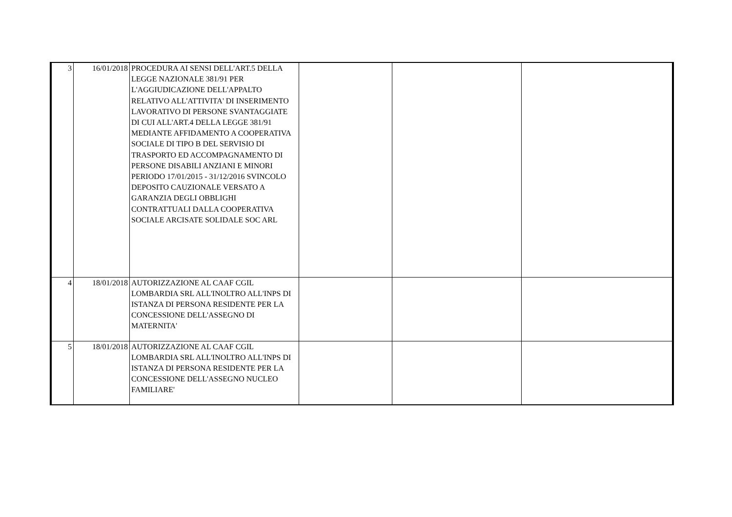| 3 | 16/01/2018 | PROCEDURA AI SENSI DELL'ART.5 DELLA LEGGE NAZIONALE 381/91 PER L'AGGIUDICAZIONE DELL'APPALTO RELATIVO ALL'ATTIVITA' DI INSERIMENTO LAVORATIVO DI PERSONE SVANTAGGIATE DI CUI ALL'ART.4 DELLA LEGGE 381/91 MEDIANTE AFFIDAMENTO A COOPERATIVA SOCIALE DI TIPO B DEL SERVISIO DI TRASPORTO ED ACCOMPAGNAMENTO DI PERSONE DISABILI ANZIANI E MINORI PERIODO 17/01/2015 - 31/12/2016 SVINCOLO DEPOSITO CAUZIONALE VERSATO A GARANZIA DEGLI OBBLIGHI CONTRATTUALI DALLA COOPERATIVA SOCIALE ARCISATE SOLIDALE SOC ARL | | | |
| 4 | 18/01/2018 | AUTORIZZAZIONE AL CAAF CGIL LOMBARDIA SRL ALL'INOLTRO ALL'INPS DI ISTANZA DI PERSONA RESIDENTE PER LA CONCESSIONE DELL'ASSEGNO DI MATERNITA' | | | |
| 5 | 18/01/2018 | AUTORIZZAZIONE AL CAAF CGIL LOMBARDIA SRL ALL'INOLTRO ALL'INPS DI ISTANZA DI PERSONA RESIDENTE PER LA CONCESSIONE DELL'ASSEGNO NUCLEO FAMILIARE' | | | |